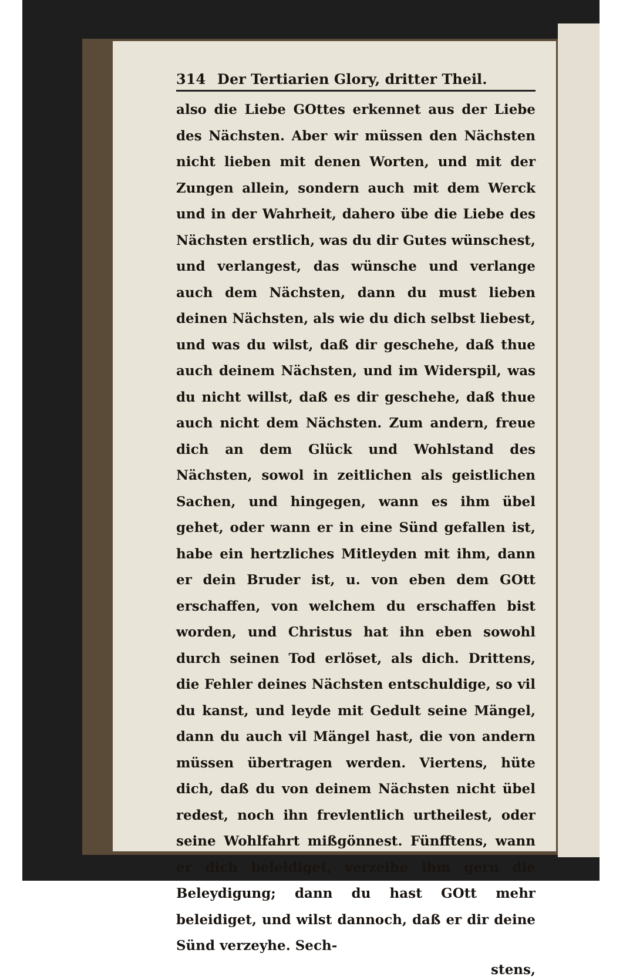314 Der Tertiarien Glory, dritter Theil.
also die Liebe GOttes erkennet aus der Liebe des Nächsten. Aber wir müssen den Nächsten nicht lieben mit denen Worten, und mit der Zungen allein, sondern auch mit dem Werck und in der Wahrheit, dahero übe die Liebe des Nächsten erstlich, was du dir Gutes wünschest, und verlangest, das wünsche und verlange auch dem Nächsten, dann du must lieben deinen Nächsten, als wie du dich selbst liebest, und was du wilst, daß dir geschehe, daß thue auch deinem Nächsten, und im Widerspil, was du nicht willst, daß es dir geschehe, daß thue auch nicht dem Nächsten. Zum andern, freue dich an dem Glück und Wohlstand des Nächsten, sowol in zeitlichen als geistlichen Sachen, und hingegen, wann es ihm übel gehet, oder wann er in eine Sünd gefallen ist, habe ein hertzliches Mitleyden mit ihm, dann er dein Bruder ist, u. von eben dem GOtt erschaffen, von welchem du erschaffen bist worden, und Christus hat ihn eben sowohl durch seinen Tod erlöset, als dich. Drittens, die Fehler deines Nächsten entschuldige, so vil du kanst, und leyde mit Gedult seine Mängel, dann du auch vil Mängel hast, die von andern müssen übertragen werden. Viertens, hüte dich, daß du von deinem Nächsten nicht übel redest, noch ihn frevlentlich urtheilest, oder seine Wohlfahrt mißgönnest. Fünfftens, wann er dich beleidiget, verzeihe ihm gern die Beleydigung; dann du hast GOtt mehr beleidiget, und wilst dannoch, daß er dir deine Sünd verzeyhe. Sech-
stens,